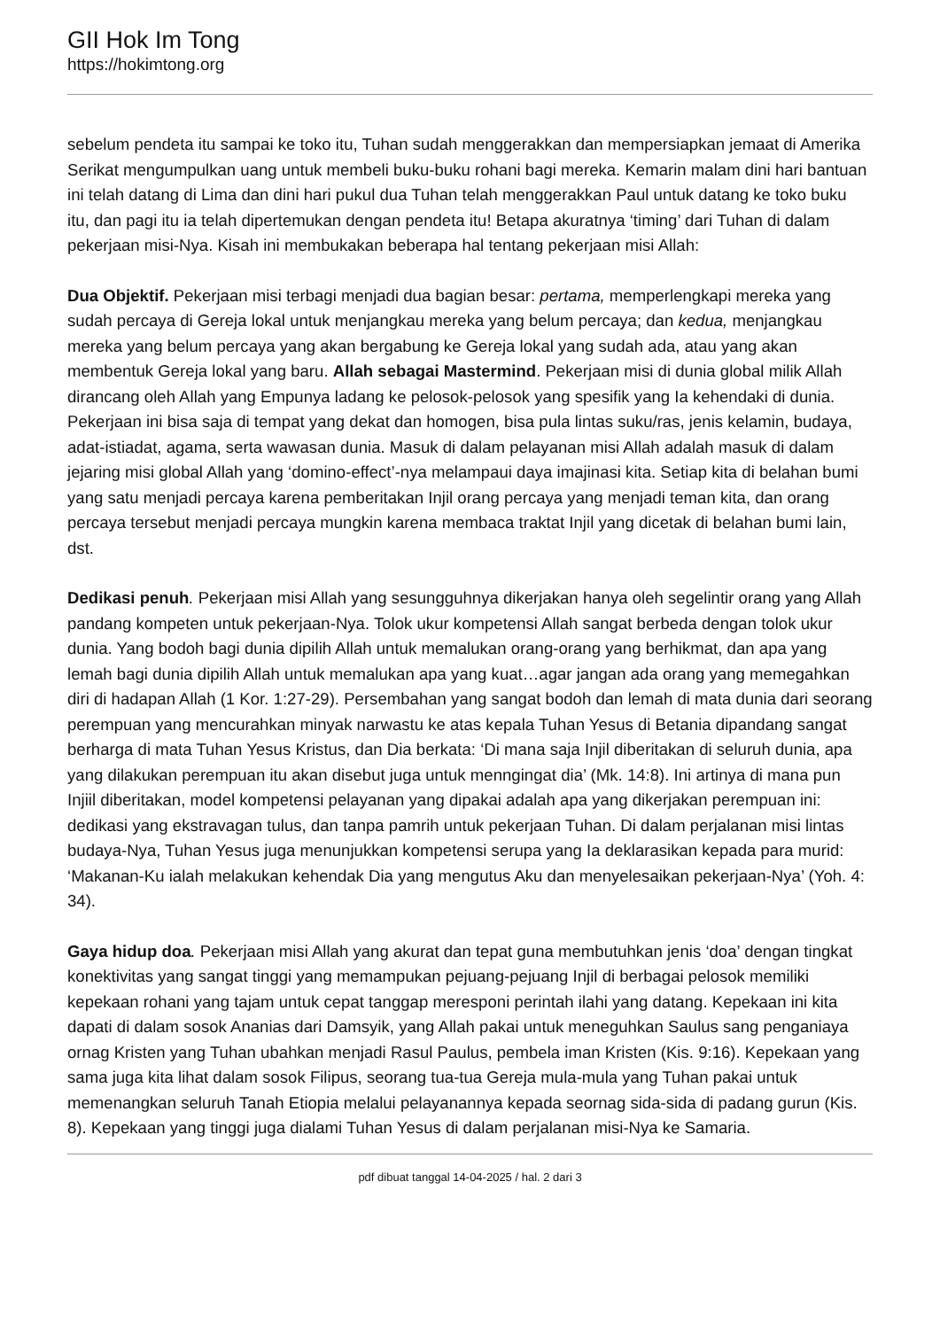GII Hok Im Tong
https://hokimtong.org
sebelum pendeta itu sampai ke toko itu, Tuhan sudah menggerakkan dan mempersiapkan jemaat di Amerika Serikat mengumpulkan uang untuk membeli buku-buku rohani bagi mereka. Kemarin malam dini hari bantuan ini telah datang di Lima dan dini hari pukul dua Tuhan telah menggerakkan Paul untuk datang ke toko buku itu, dan pagi itu ia telah dipertemukan dengan pendeta itu! Betapa akuratnya ‘timing’ dari Tuhan di dalam pekerjaan misi-Nya. Kisah ini membukakan beberapa hal tentang pekerjaan misi Allah:
Dua Objektif. Pekerjaan misi terbagi menjadi dua bagian besar: pertama, memperlengkapi mereka yang sudah percaya di Gereja lokal untuk menjangkau mereka yang belum percaya; dan kedua, menjangkau mereka yang belum percaya yang akan bergabung ke Gereja lokal yang sudah ada, atau yang akan membentuk Gereja lokal yang baru. Allah sebagai Mastermind. Pekerjaan misi di dunia global milik Allah dirancang oleh Allah yang Empunya ladang ke pelosok-pelosok yang spesifik yang Ia kehendaki di dunia. Pekerjaan ini bisa saja di tempat yang dekat dan homogen, bisa pula lintas suku/ras, jenis kelamin, budaya, adat-istiadat, agama, serta wawasan dunia. Masuk di dalam pelayanan misi Allah adalah masuk di dalam jejaring misi global Allah yang ‘domino-effect’-nya melampaui daya imajinasi kita. Setiap kita di belahan bumi yang satu menjadi percaya karena pemberitakan Injil orang percaya yang menjadi teman kita, dan orang percaya tersebut menjadi percaya mungkin karena membaca traktat Injil yang dicetak di belahan bumi lain, dst.
Dedikasi penuh. Pekerjaan misi Allah yang sesungguhnya dikerjakan hanya oleh segelintir orang yang Allah pandang kompeten untuk pekerjaan-Nya. Tolok ukur kompetensi Allah sangat berbeda dengan tolok ukur dunia. Yang bodoh bagi dunia dipilih Allah untuk memalukan orang-orang yang berhikmat, dan apa yang lemah bagi dunia dipilih Allah untuk memalukan apa yang kuat…agar jangan ada orang yang memegahkan diri di hadapan Allah (1 Kor. 1:27-29). Persembahan yang sangat bodoh dan lemah di mata dunia dari seorang perempuan yang mencurahkan minyak narwastu ke atas kepala Tuhan Yesus di Betania dipandang sangat berharga di mata Tuhan Yesus Kristus, dan Dia berkata: ‘Di mana saja Injil diberitakan di seluruh dunia, apa yang dilakukan perempuan itu akan disebut juga untuk menngingat dia’ (Mk. 14:8). Ini artinya di mana pun Injiil diberitakan, model kompetensi pelayanan yang dipakai adalah apa yang dikerjakan perempuan ini: dedikasi yang ekstravagan tulus, dan tanpa pamrih untuk pekerjaan Tuhan. Di dalam perjalanan misi lintas budaya-Nya, Tuhan Yesus juga menunjukkan kompetensi serupa yang Ia deklarasikan kepada para murid: ‘Makanan-Ku ialah melakukan kehendak Dia yang mengutus Aku dan menyelesaikan pekerjaan-Nya’ (Yoh. 4: 34).
Gaya hidup doa. Pekerjaan misi Allah yang akurat dan tepat guna membutuhkan jenis ‘doa’ dengan tingkat konektivitas yang sangat tinggi yang memampukan pejuang-pejuang Injil di berbagai pelosok memiliki kepekaan rohani yang tajam untuk cepat tanggap meresponi perintah ilahi yang datang. Kepekaan ini kita dapati di dalam sosok Ananias dari Damsyik, yang Allah pakai untuk meneguhkan Saulus sang penganiaya ornag Kristen yang Tuhan ubahkan menjadi Rasul Paulus, pembela iman Kristen (Kis. 9:16). Kepekaan yang sama juga kita lihat dalam sosok Filipus, seorang tua-tua Gereja mula-mula yang Tuhan pakai untuk memenangkan seluruh Tanah Etiopia melalui pelayanannya kepada seornag sida-sida di padang gurun (Kis. 8). Kepekaan yang tinggi juga dialami Tuhan Yesus di dalam perjalanan misi-Nya ke Samaria.
pdf dibuat tanggal 14-04-2025 / hal. 2 dari 3